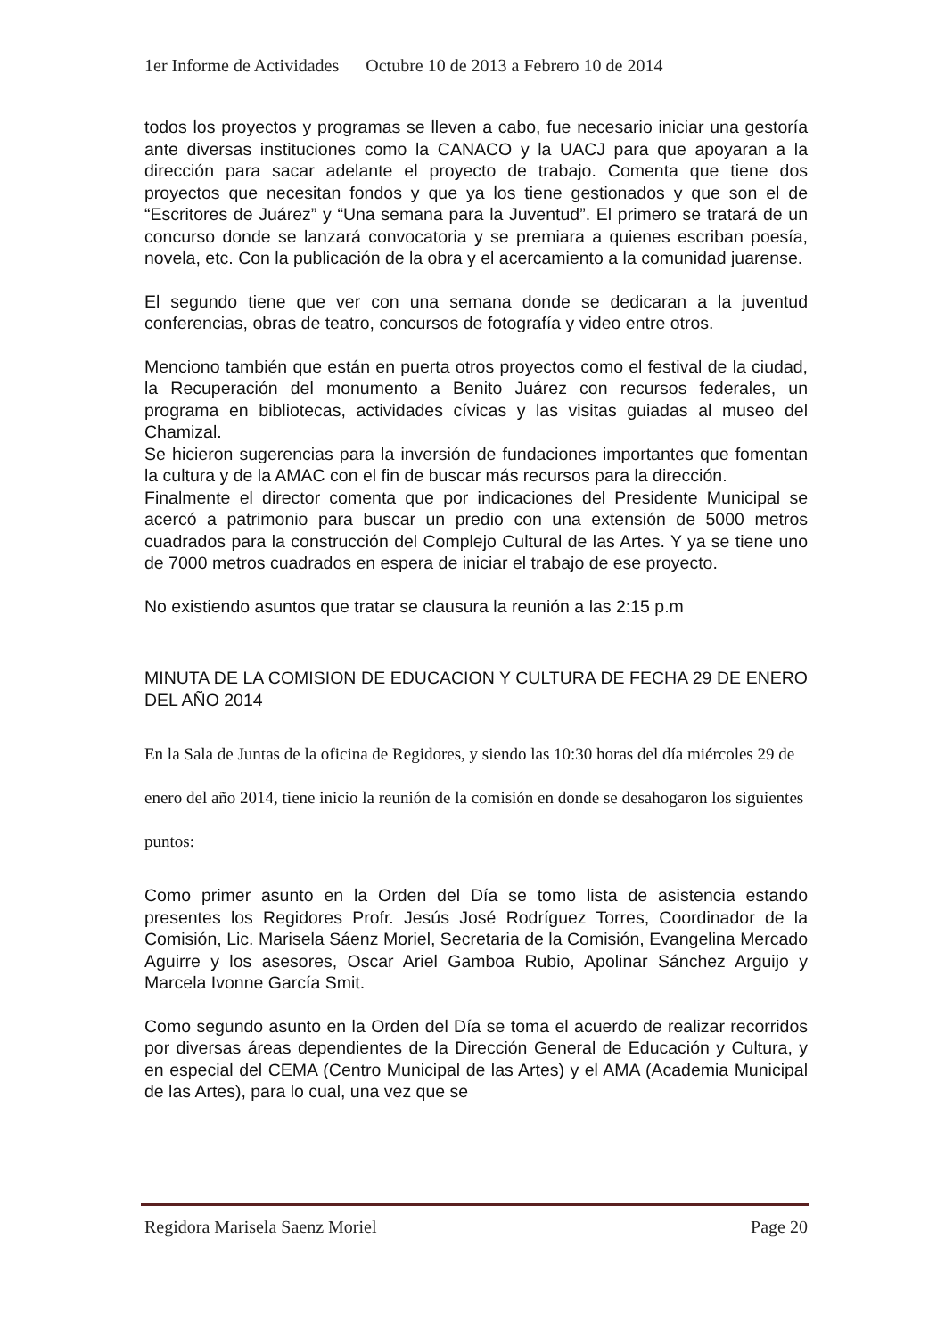1er Informe de Actividades Octubre 10 de 2013 a Febrero 10 de 2014
todos los proyectos y programas se lleven a cabo, fue necesario iniciar una gestoría ante diversas instituciones como la CANACO y la UACJ para que apoyaran a la dirección para sacar adelante el proyecto de trabajo. Comenta que tiene dos proyectos que necesitan fondos y que ya los tiene gestionados y que son el de “Escritores de Juárez” y “Una semana para la Juventud”. El primero se tratará de un concurso donde se lanzará convocatoria y se premiara a quienes escriban poesía, novela, etc. Con la publicación de la obra y el acercamiento a la comunidad juarense.
El segundo tiene que ver con una semana donde se dedicaran a la juventud conferencias, obras de teatro, concursos de fotografía y video entre otros.
Menciono también que están en puerta otros proyectos como el festival de la ciudad, la Recuperación del monumento a Benito Juárez con recursos federales, un programa en bibliotecas, actividades cívicas y las visitas guiadas al museo del Chamizal.
Se hicieron sugerencias para la inversión de fundaciones importantes que fomentan la cultura y de la AMAC con el fin de buscar más recursos para la dirección.
Finalmente el director comenta que por indicaciones del Presidente Municipal se acercó a patrimonio para buscar un predio con una extensión de 5000 metros cuadrados para la construcción del Complejo Cultural de las Artes. Y ya se tiene uno de 7000 metros cuadrados en espera de iniciar el trabajo de ese proyecto.
No existiendo asuntos que tratar se clausura la reunión a las 2:15 p.m
MINUTA DE LA COMISION DE EDUCACION Y CULTURA DE FECHA 29 DE ENERO DEL AÑO 2014
En la Sala de Juntas de la oficina de Regidores, y siendo las 10:30 horas del día miércoles 29 de enero del año 2014, tiene inicio la reunión de la comisión en donde se desahogaron los siguientes puntos:
Como primer asunto en la Orden del Día se tomo lista de asistencia estando presentes los Regidores Profr. Jesús José Rodríguez Torres, Coordinador de la Comisión, Lic. Marisela Sáenz Moriel, Secretaria de la Comisión, Evangelina Mercado Aguirre y los asesores, Oscar Ariel Gamboa Rubio, Apolinar Sánchez Arguijo y Marcela Ivonne García Smit.
Como segundo asunto en la Orden del Día se toma el acuerdo de realizar recorridos por diversas áreas dependientes de la Dirección General de Educación y Cultura, y en especial del CEMA (Centro Municipal de las Artes) y el AMA (Academia Municipal de las Artes), para lo cual, una vez que se
Regidora Marisela Saenz Moriel Page 20